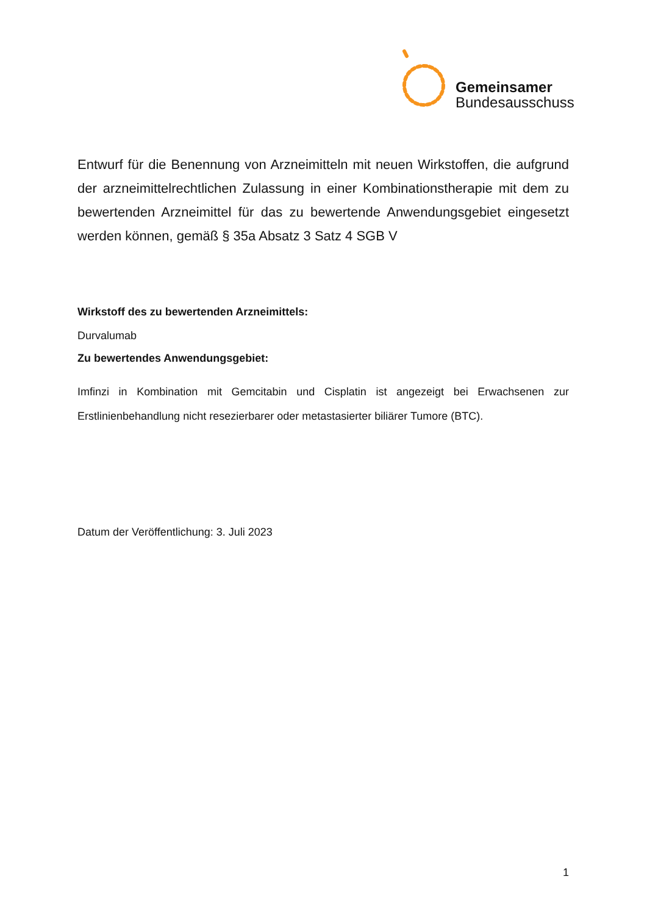Gemeinsamer
Bundesausschuss
Entwurf für die Benennung von Arzneimitteln mit neuen Wirkstoffen, die aufgrund der arzneimittelrechtlichen Zulassung in einer Kombinationstherapie mit dem zu bewertenden Arzneimittel für das zu bewertende Anwendungsgebiet eingesetzt werden können, gemäß § 35a Absatz 3 Satz 4 SGB V
Wirkstoff des zu bewertenden Arzneimittels:
Durvalumab
Zu bewertendes Anwendungsgebiet:
Imfinzi in Kombination mit Gemcitabin und Cisplatin ist angezeigt bei Erwachsenen zur Erstlinienbehandlung nicht resezierbarer oder metastasierter biliärer Tumore (BTC).
Datum der Veröffentlichung: 3. Juli 2023
1